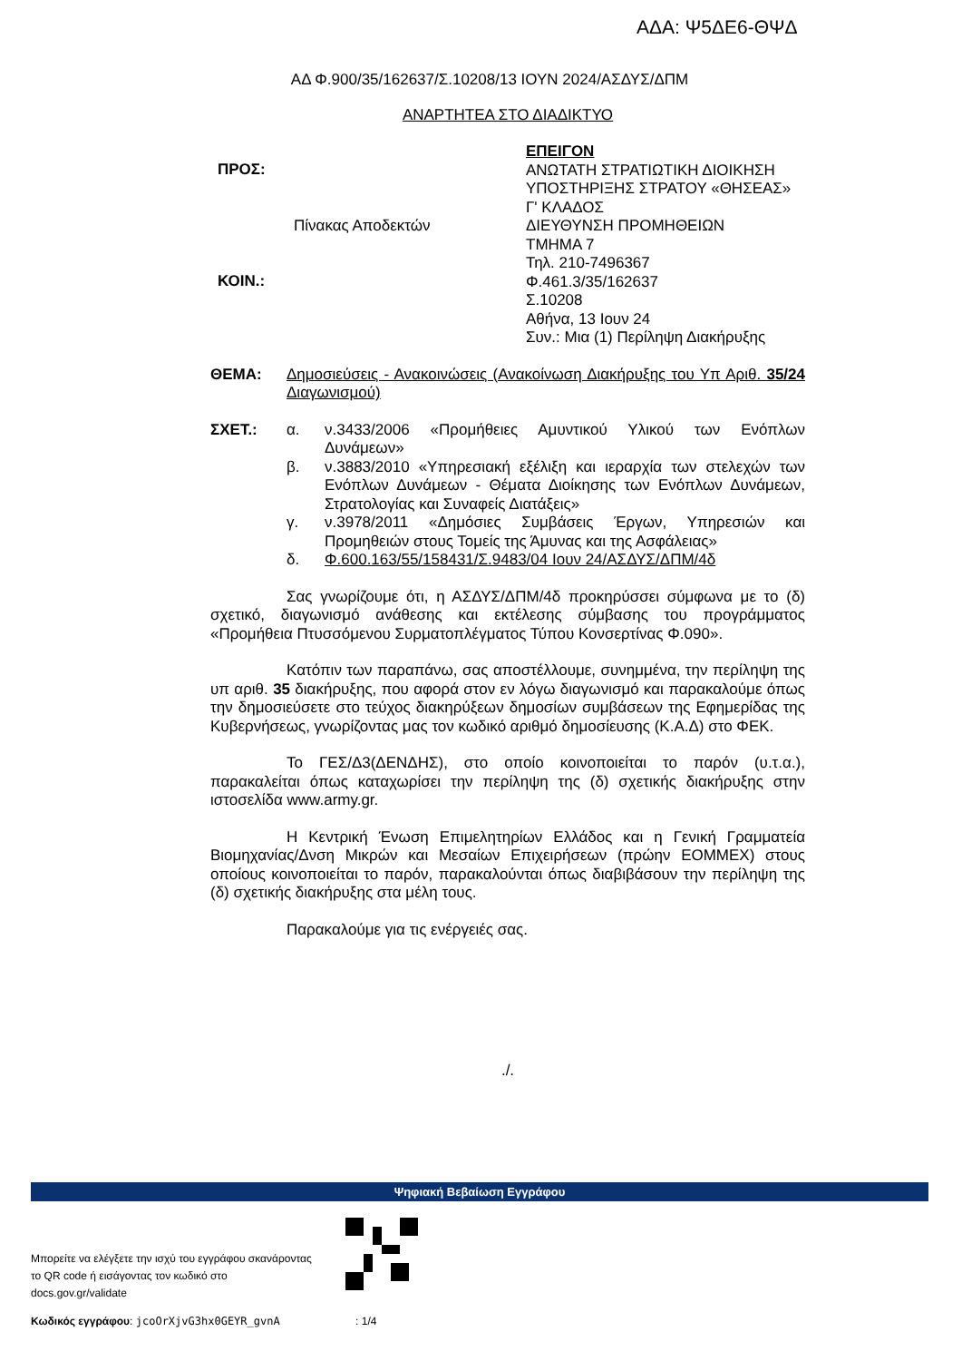ΑΔΑ: Ψ5ΔΕ6-ΘΨΔ
ΑΔ Φ.900/35/162637/Σ.10208/13 ΙΟΥΝ 2024/ΑΣΔΥΣ/ΔΠΜ
ΑΝΑΡΤΗΤΕΑ ΣΤΟ ΔΙΑΔΙΚΤΥΟ
ΠΡΟΣ:
ΚΟΙΝ.:
Πίνακας Αποδεκτών
ΕΠΕΙΓΟΝ
ΑΝΩΤΑΤΗ ΣΤΡΑΤΙΩΤΙΚΗ ΔΙΟΙΚΗΣΗ
ΥΠΟΣΤΗΡΙΞΗΣ ΣΤΡΑΤΟΥ «ΘΗΣΕΑΣ»
Γ' ΚΛΑΔΟΣ
ΔΙΕΥΘΥΝΣΗ ΠΡΟΜΗΘΕΙΩΝ
ΤΜΗΜΑ 7
Τηλ. 210-7496367
Φ.461.3/35/162637
Σ.10208
Αθήνα, 13 Ιουν 24
Συν.: Μια (1) Περίληψη Διακήρυξης
ΘΕΜΑ: Δημοσιεύσεις - Ανακοινώσεις (Ανακοίνωση Διακήρυξης του Υπ Αριθ. 35/24 Διαγωνισμού)
ΣΧΕΤ.: α. ν.3433/2006 «Προμήθειες Αμυντικού Υλικού των Ενόπλων Δυνάμεων»
β. ν.3883/2010 «Υπηρεσιακή εξέλιξη και ιεραρχία των στελεχών των Ενόπλων Δυνάμεων - Θέματα Διοίκησης των Ενόπλων Δυνάμεων, Στρατολογίας και Συναφείς Διατάξεις»
γ. ν.3978/2011 «Δημόσιες Συμβάσεις Έργων, Υπηρεσιών και Προμηθειών στους Τομείς της Άμυνας και της Ασφάλειας»
δ. Φ.600.163/55/158431/Σ.9483/04 Ιουν 24/ΑΣΔΥΣ/ΔΠΜ/4δ
Σας γνωρίζουμε ότι, η ΑΣΔΥΣ/ΔΠΜ/4δ προκηρύσσει σύμφωνα με το (δ) σχετικό, διαγωνισμό ανάθεσης και εκτέλεσης σύμβασης του προγράμματος «Προμήθεια Πτυσσόμενου Συρματοπλέγματος Τύπου Κονσερτίνας Φ.090».
Κατόπιν των παραπάνω, σας αποστέλλουμε, συνημμένα, την περίληψη της υπ αριθ. 35 διακήρυξης, που αφορά στον εν λόγω διαγωνισμό και παρακαλούμε όπως την δημοσιεύσετε στο τεύχος διακηρύξεων δημοσίων συμβάσεων της Εφημερίδας της Κυβερνήσεως, γνωρίζοντας μας τον κωδικό αριθμό δημοσίευσης (Κ.Α.Δ) στο ΦΕΚ.
Το ΓΕΣ/Δ3(ΔΕΝΔΗΣ), στο οποίο κοινοποιείται το παρόν (υ.τ.α.), παρακαλείται όπως καταχωρίσει την περίληψη της (δ) σχετικής διακήρυξης στην ιστοσελίδα www.army.gr.
Η Κεντρική Ένωση Επιμελητηρίων Ελλάδος και η Γενική Γραμματεία Βιομηχανίας/Δνση Μικρών και Μεσαίων Επιχειρήσεων (πρώην ΕΟΜΜΕΧ) στους οποίους κοινοποιείται το παρόν, παρακαλούνται όπως διαβιβάσουν την περίληψη της (δ) σχετικής διακήρυξης στα μέλη τους.
Παρακαλούμε για τις ενέργειές σας.
./.
Ψηφιακή Βεβαίωση Εγγράφου
Μπορείτε να ελέγξετε την ισχύ του εγγράφου σκανάροντας το QR code ή εισάγοντας τον κωδικό στο docs.gov.gr/validate
Κωδικός εγγράφου: jcoOrXjvG3hx0GEYR_gvnA : 1/4